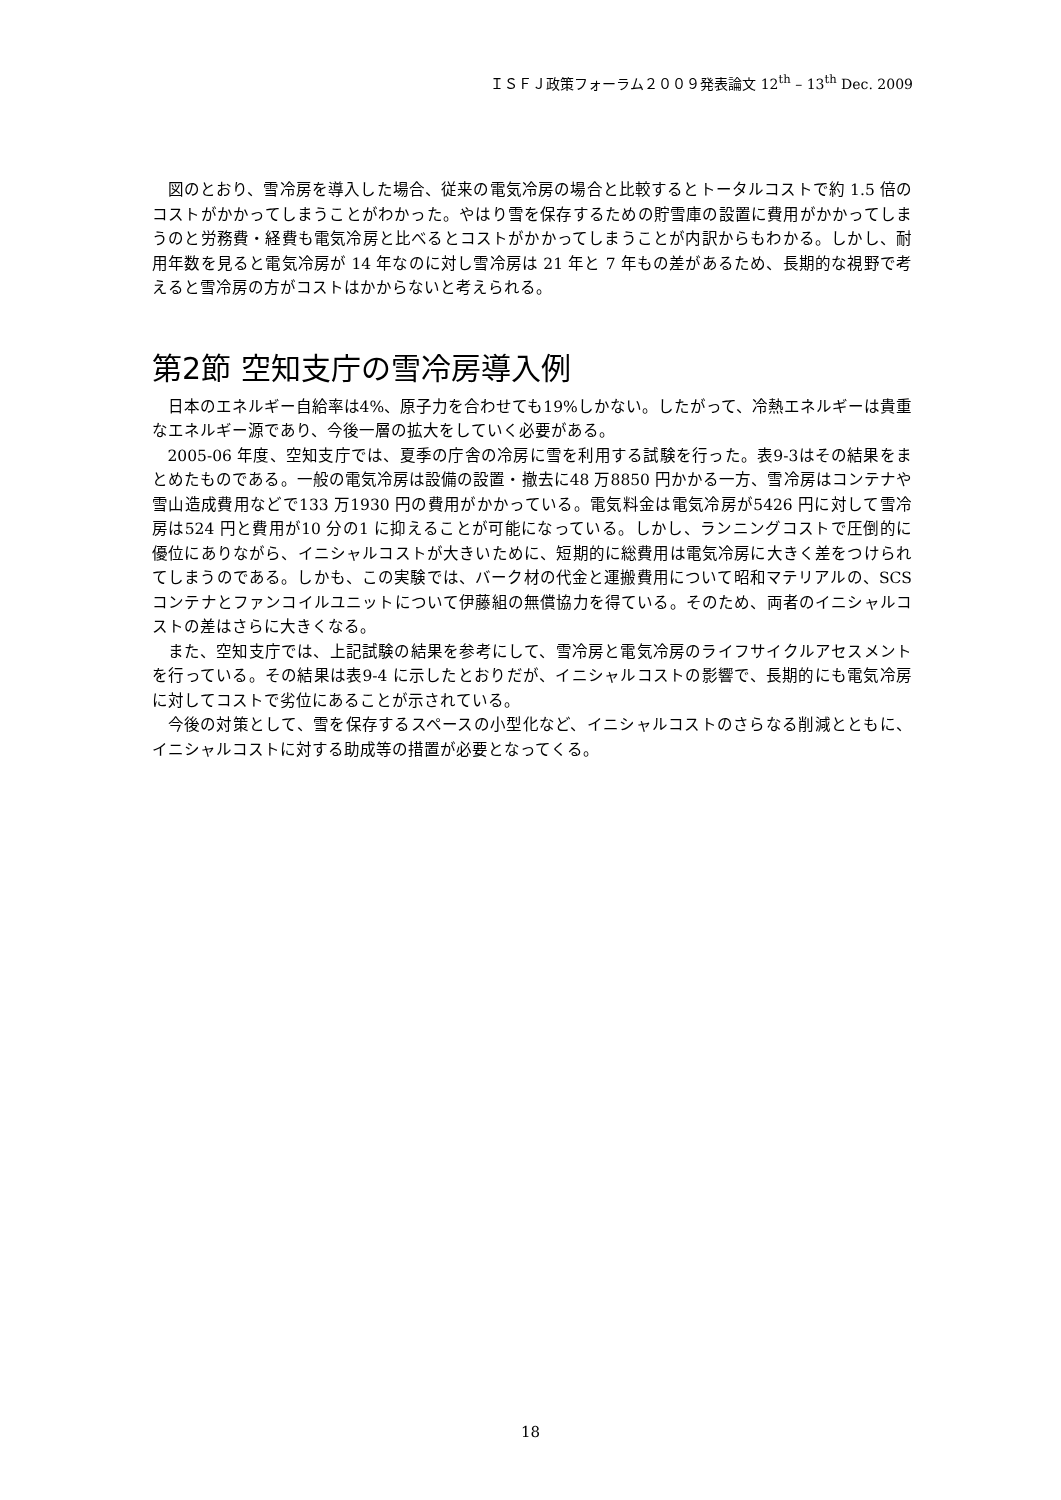ＩＳＦＪ政策フォーラム２００９発表論文 12<sup>th</sup> – 13<sup>th</sup> Dec. 2009
図のとおり、雪冷房を導入した場合、従来の電気冷房の場合と比較するとトータルコストで約 1.5 倍のコストがかかってしまうことがわかった。やはり雪を保存するための貯雪庫の設置に費用がかかってしまうのと労務費・経費も電気冷房と比べるとコストがかかってしまうことが内訳からもわかる。しかし、耐用年数を見ると電気冷房が 14 年なのに対し雪冷房は 21 年と 7 年もの差があるため、長期的な視野で考えると雪冷房の方がコストはかからないと考えられる。
第2節 空知支庁の雪冷房導入例
日本のエネルギー自給率は4%、原子力を合わせても19%しかない。したがって、冷熱エネルギーは貴重なエネルギー源であり、今後一層の拡大をしていく必要がある。
2005-06 年度、空知支庁では、夏季の庁舎の冷房に雪を利用する試験を行った。表9-3はその結果をまとめたものである。一般の電気冷房は設備の設置・撤去に48 万8850 円かかる一方、雪冷房はコンテナや雪山造成費用などで133 万1930 円の費用がかかっている。電気料金は電気冷房が5426 円に対して雪冷房は524 円と費用が10 分の1 に抑えることが可能になっている。しかし、ランニングコストで圧倒的に優位にありながら、イニシャルコストが大きいために、短期的に総費用は電気冷房に大きく差をつけられてしまうのである。しかも、この実験では、バーク材の代金と運搬費用について昭和マテリアルの、SCS コンテナとファンコイルユニットについて伊藤組の無償協力を得ている。そのため、両者のイニシャルコストの差はさらに大きくなる。
また、空知支庁では、上記試験の結果を参考にして、雪冷房と電気冷房のライフサイクルアセスメントを行っている。その結果は表9-4 に示したとおりだが、イニシャルコストの影響で、長期的にも電気冷房に対してコストで劣位にあることが示されている。
今後の対策として、雪を保存するスペースの小型化など、イニシャルコストのさらなる削減とともに、イニシャルコストに対する助成等の措置が必要となってくる。
18